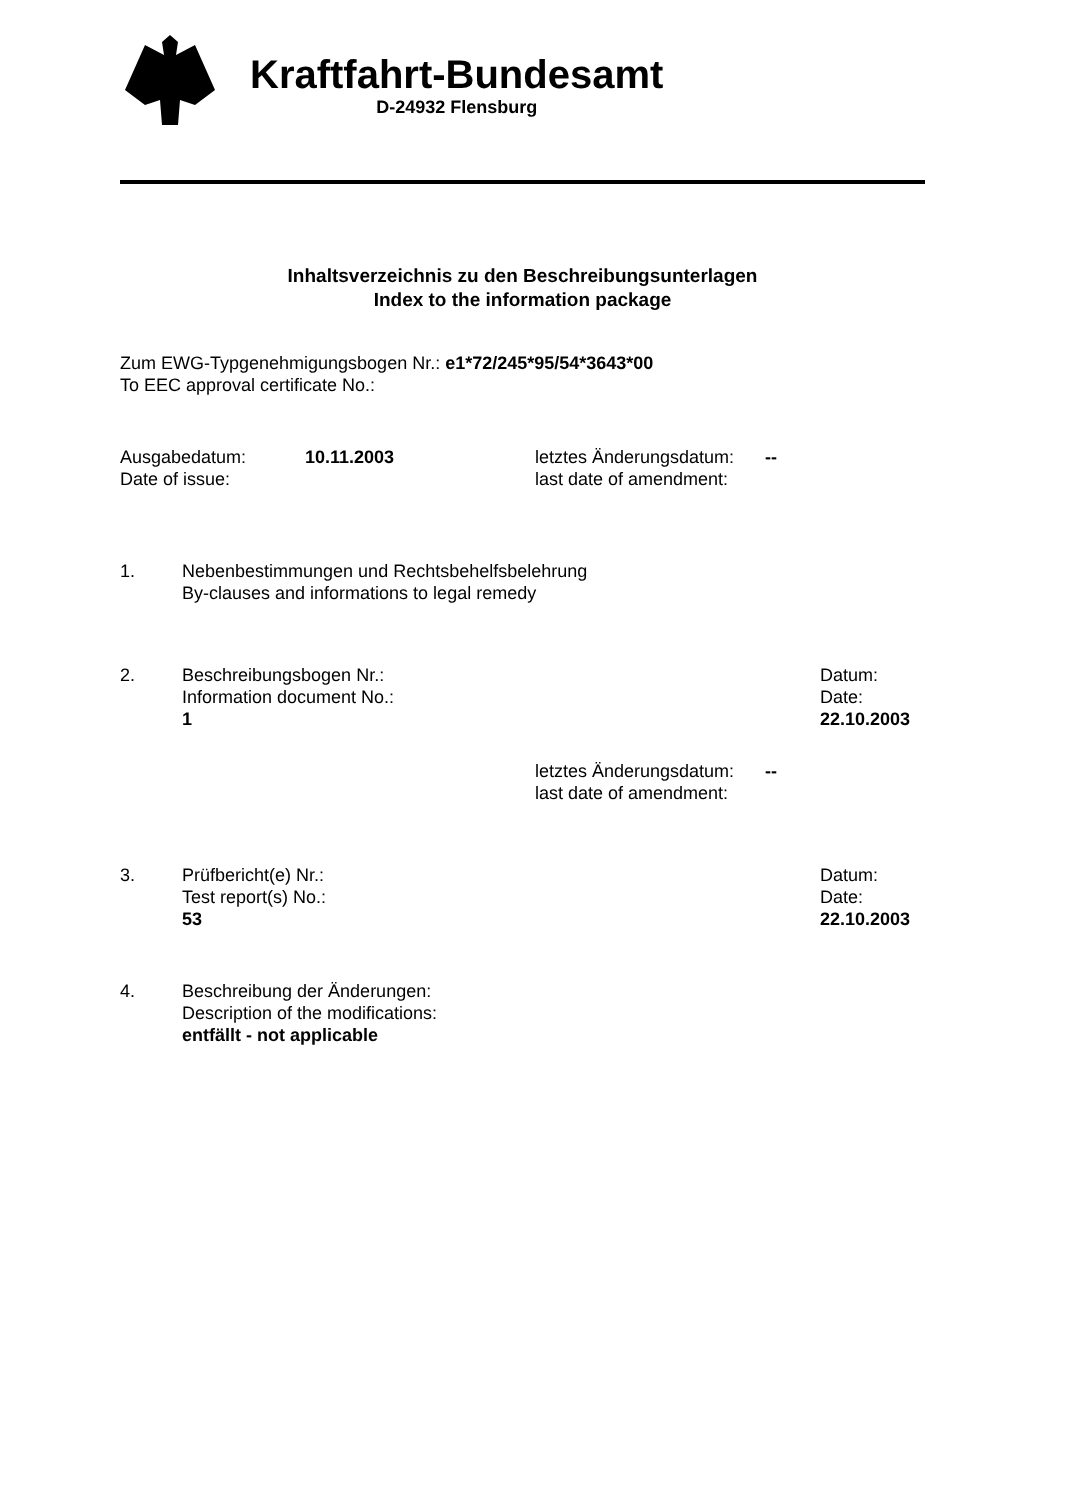Kraftfahrt-Bundesamt
D-24932 Flensburg
Inhaltsverzeichnis zu den Beschreibungsunterlagen
Index to the information package
Zum EWG-Typgenehmigungsbogen Nr.: e1*72/245*95/54*3643*00
To EEC approval certificate No.:
Ausgabedatum:
Date of issue:
10.11.2003 letztes Änderungsdatum:
last date of amendment:
--
1. Nebenbestimmungen und Rechtsbehelfsbelehrung
By-clauses and informations to legal remedy
2. Beschreibungsbogen Nr.:
Information document No.:
1
Datum:
Date:
22.10.2003
letztes Änderungsdatum:
last date of amendment:
--
3. Prüfbericht(e) Nr.:
Test report(s) No.:
53
Datum:
Date:
22.10.2003
4. Beschreibung der Änderungen:
Description of the modifications:
entfällt - not applicable